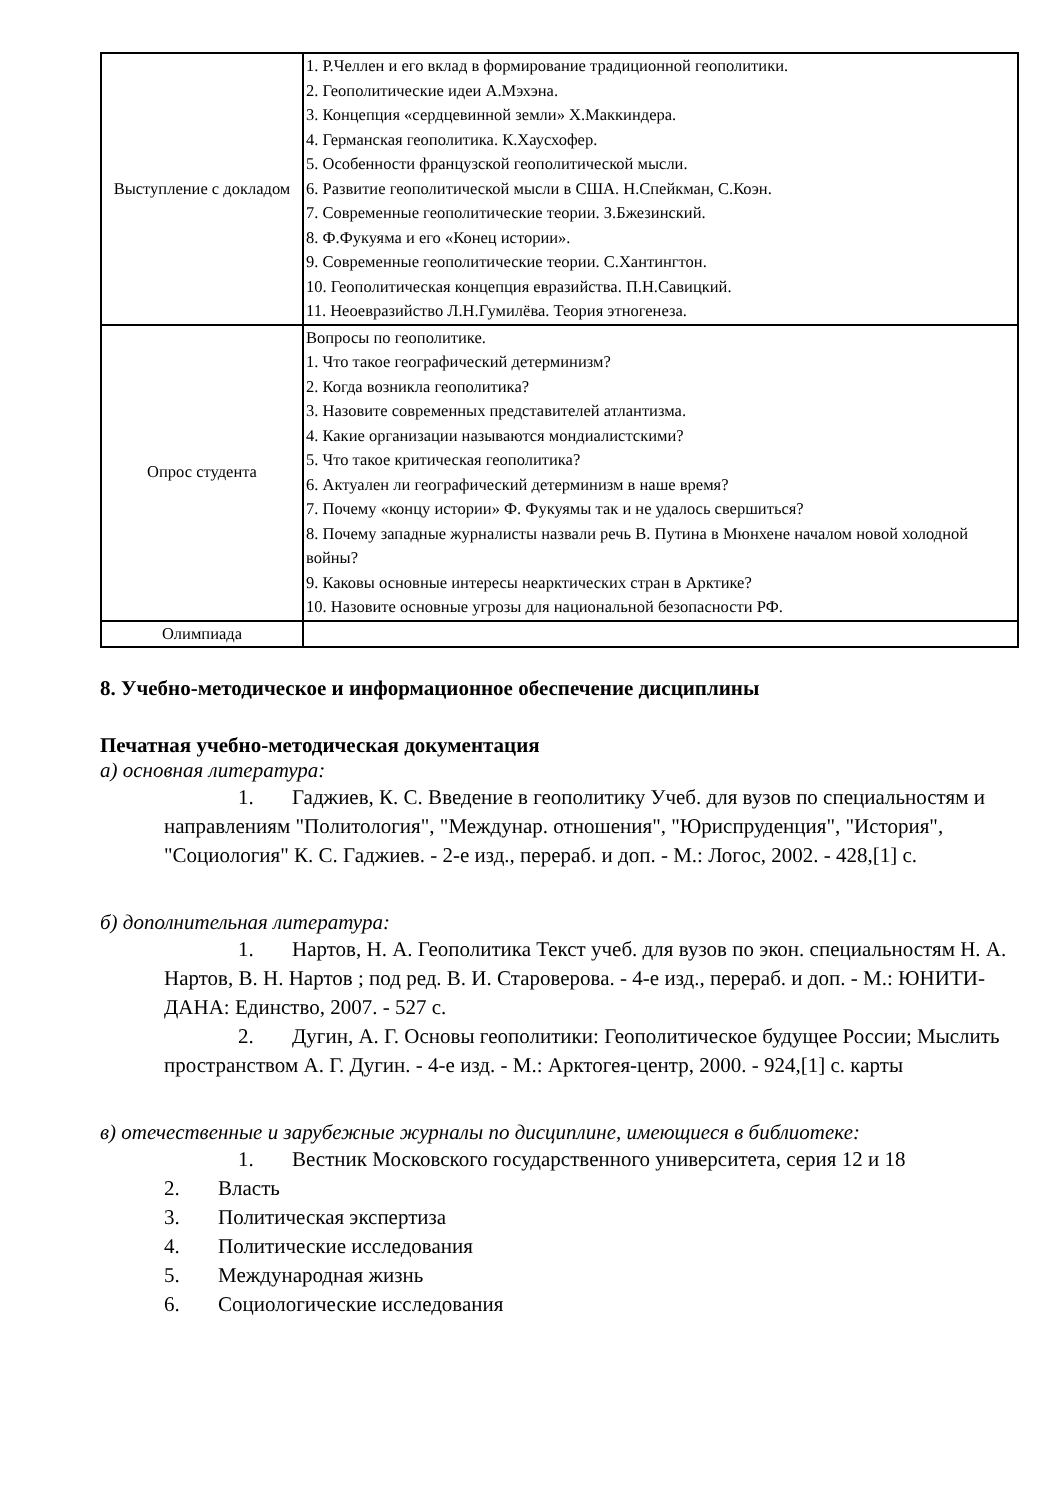| Выступление с докладом | 1. Р.Челлен и его вклад в формирование традиционной геополитики. 2. Геополитические идеи А.Мэхэна. 3. Концепция «сердцевинной земли» Х.Маккиндера. 4. Германская геополитика. К.Хаусхофер. 5. Особенности французской геополитической мысли. 6. Развитие геополитической мысли в США. Н.Спейкман, С.Коэн. 7. Современные геополитические теории. З.Бжезинский. 8. Ф.Фукуяма и его «Конец истории». 9. Современные геополитические теории. С.Хантингтон. 10. Геополитическая концепция евразийства. П.Н.Савицкий. 11. Неоевразийство Л.Н.Гумилёва. Теория этногенеза. |
| Опрос студента | Вопросы по геополитике. 1. Что такое географический детерминизм? 2. Когда возникла геополитика? 3. Назовите современных представителей атлантизма. 4. Какие организации называются мондиалистскими? 5. Что такое критическая геополитика? 6. Актуален ли географический детерминизм в наше время? 7. Почему «концу истории» Ф. Фукуямы так и не удалось свершиться? 8. Почему западные журналисты назвали речь В. Путина в Мюнхене началом новой холодной войны? 9. Каковы основные интересы неарктических стран в Арктике? 10. Назовите основные угрозы для национальной безопасности РФ. |
| Олимпиада | |
8. Учебно-методическое и информационное обеспечение дисциплины
Печатная учебно-методическая документация
а) основная литература:
1. Гаджиев, К. С. Введение в геополитику Учеб. для вузов по специальностям и направлениям "Политология", "Междунар. отношения", "Юриспруденция", "История", "Социология" К. С. Гаджиев. - 2-е изд., перераб. и доп. - М.: Логос, 2002. - 428,[1] с.
б) дополнительная литература:
1. Нартов, Н. А. Геополитика Текст учеб. для вузов по экон. специальностям Н. А. Нартов, В. Н. Нартов ; под ред. В. И. Староверова. - 4-е изд., перераб. и доп. - М.: ЮНИТИ-ДАНА: Единство, 2007. - 527 с.
2. Дугин, А. Г. Основы геополитики: Геополитическое будущее России; Мыслить пространством А. Г. Дугин. - 4-е изд. - М.: Арктогея-центр, 2000. - 924,[1] с. карты
в) отечественные и зарубежные журналы по дисциплине, имеющиеся в библиотеке:
1. Вестник Московского государственного университета, серия 12 и 18
2. Власть
3. Политическая экспертиза
4. Политические исследования
5. Международная жизнь
6. Социологические исследования